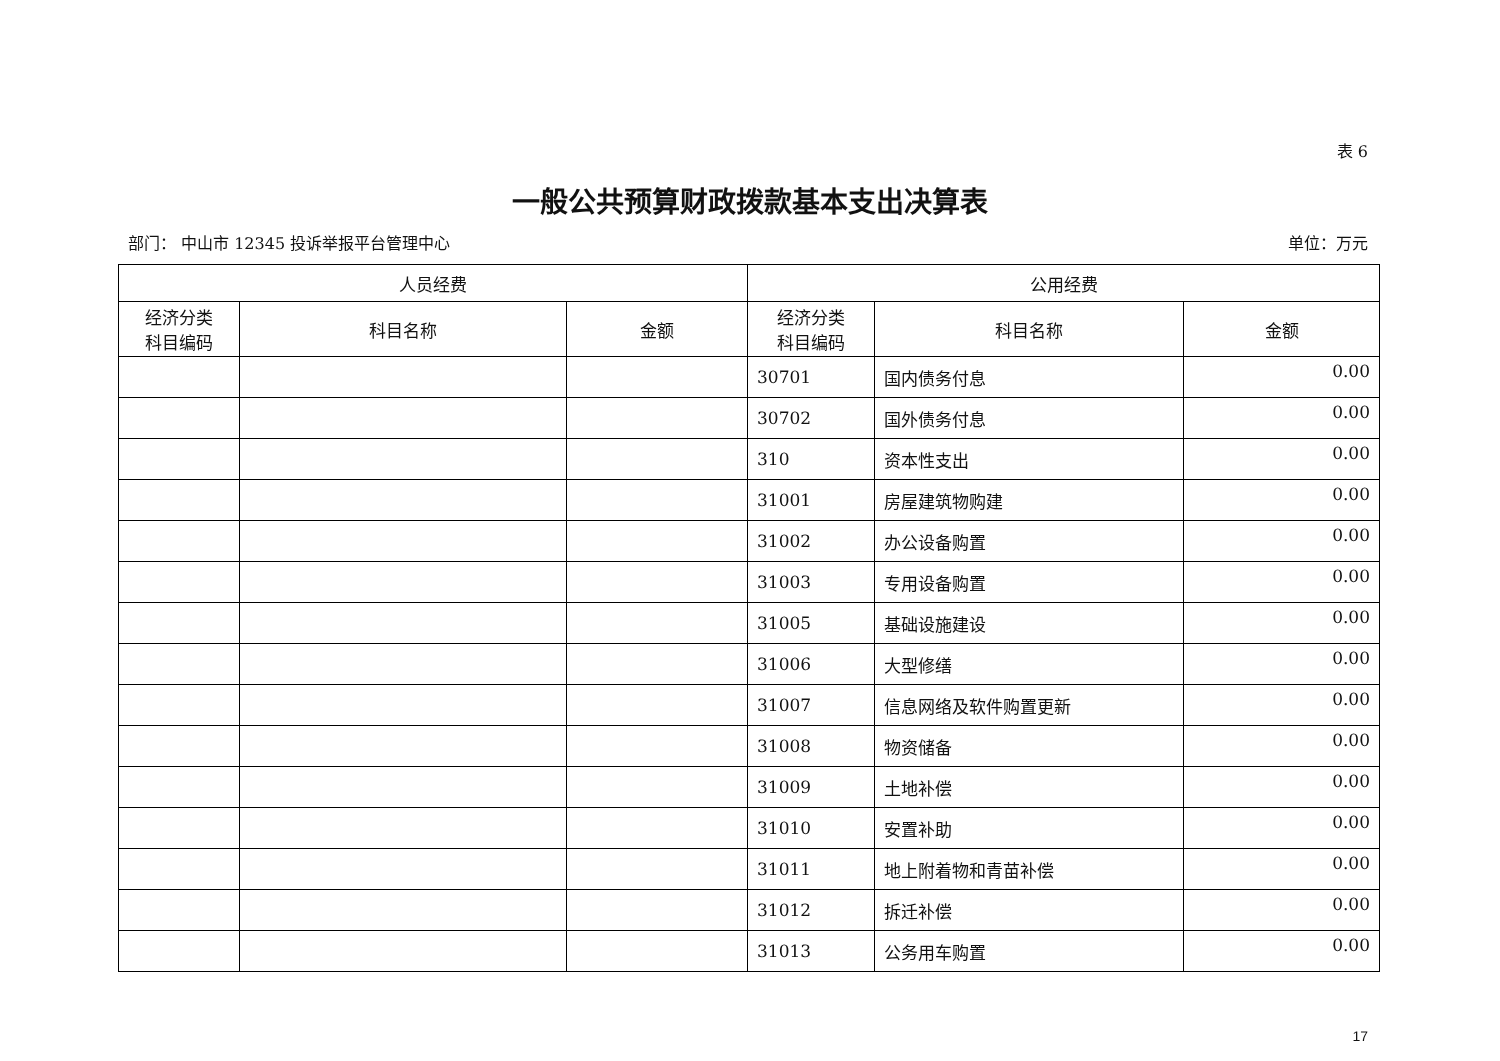表 6
一般公共预算财政拨款基本支出决算表
部门： 中山市 12345 投诉举报平台管理中心 单位：万元
| 人员经费 | | | 公用经费 | | |
| --- | --- | --- | --- | --- | --- |
| 经济分类 科目编码 | 科目名称 | 金额 | 经济分类 科目编码 | 科目名称 | 金额 |
| | | | 30701 | 国内债务付息 | 0.00 |
| | | | 30702 | 国外债务付息 | 0.00 |
| | | | 310 | 资本性支出 | 0.00 |
| | | | 31001 | 房屋建筑物购建 | 0.00 |
| | | | 31002 | 办公设备购置 | 0.00 |
| | | | 31003 | 专用设备购置 | 0.00 |
| | | | 31005 | 基础设施建设 | 0.00 |
| | | | 31006 | 大型修缮 | 0.00 |
| | | | 31007 | 信息网络及软件购置更新 | 0.00 |
| | | | 31008 | 物资储备 | 0.00 |
| | | | 31009 | 土地补偿 | 0.00 |
| | | | 31010 | 安置补助 | 0.00 |
| | | | 31011 | 地上附着物和青苗补偿 | 0.00 |
| | | | 31012 | 拆迁补偿 | 0.00 |
| | | | 31013 | 公务用车购置 | 0.00 |
17